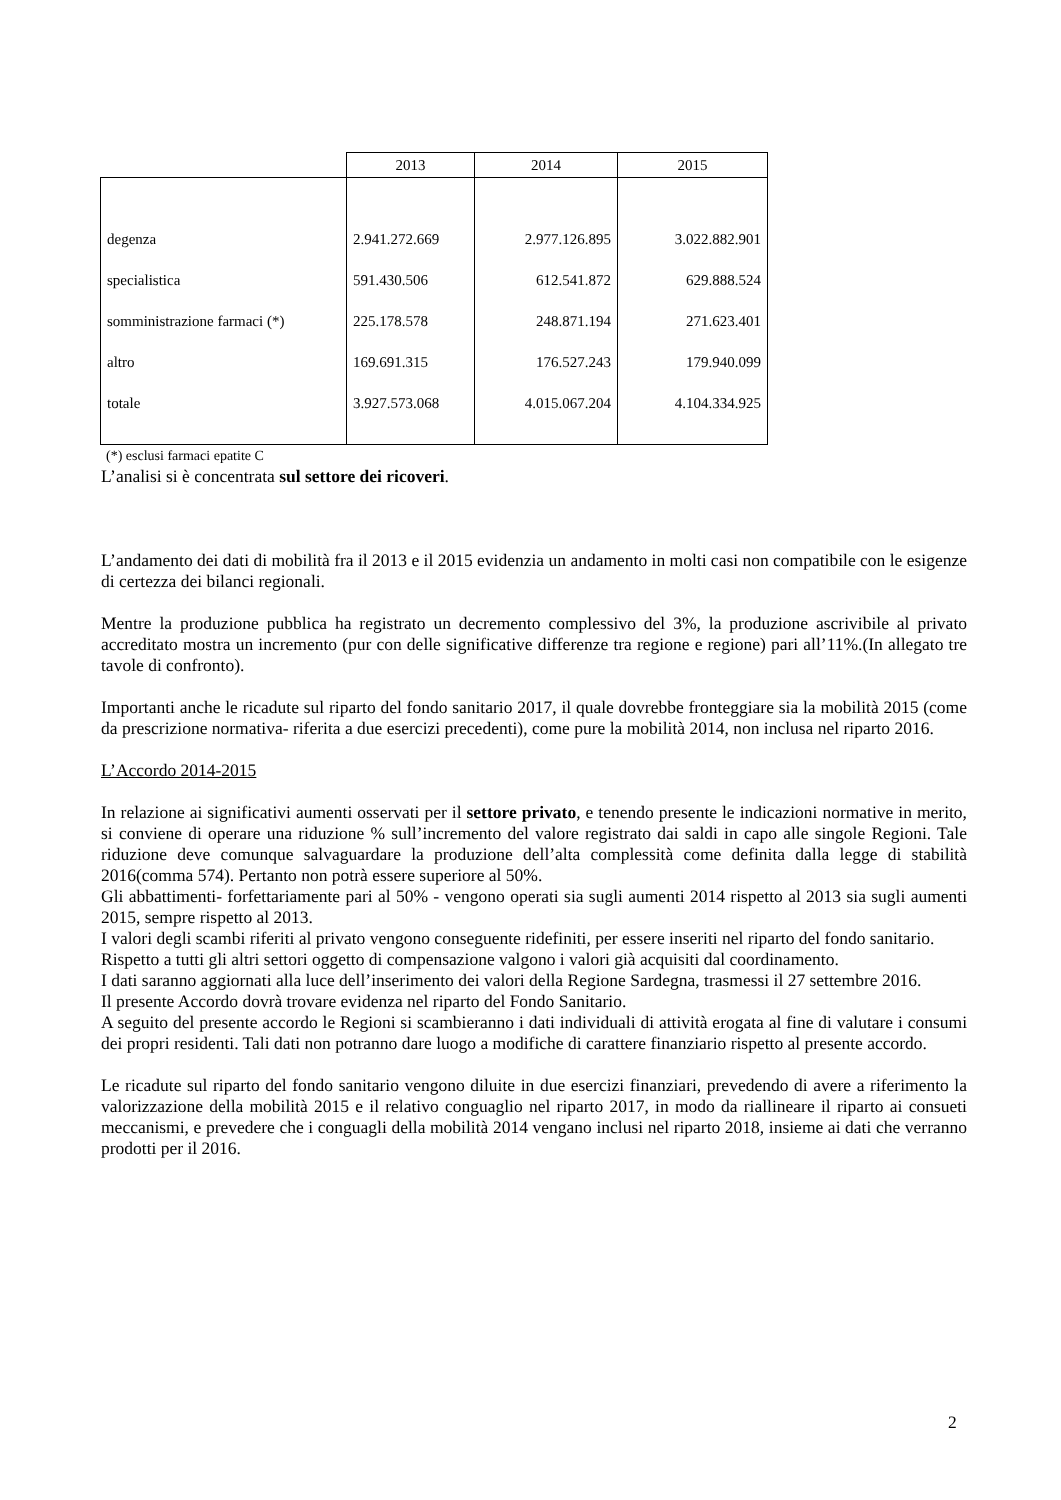| | 2013 | 2014 | 2015 |
| degenza | 2.941.272.669 | 2.977.126.895 | 3.022.882.901 |
| specialistica | 591.430.506 | 612.541.872 | 629.888.524 |
| somministrazione farmaci (*) | 225.178.578 | 248.871.194 | 271.623.401 |
| altro | 169.691.315 | 176.527.243 | 179.940.099 |
| totale | 3.927.573.068 | 4.015.067.204 | 4.104.334.925 |
(*) esclusi farmaci epatite C
L’analisi si è concentrata sul settore dei ricoveri.
L’andamento dei dati di mobilità fra il 2013 e il 2015 evidenzia un andamento in molti casi non compatibile con le esigenze di certezza dei bilanci regionali.
Mentre la produzione pubblica ha registrato un decremento complessivo del 3%, la produzione ascrivibile al privato accreditato mostra un incremento (pur con delle significative differenze tra regione e regione) pari all’11%.(In allegato tre tavole di confronto).
Importanti anche le ricadute sul riparto del fondo sanitario 2017, il quale dovrebbe fronteggiare sia la mobilità 2015 (come da prescrizione normativa- riferita a due esercizi precedenti), come pure la mobilità 2014, non inclusa nel riparto 2016.
L’Accordo 2014-2015
In relazione ai significativi aumenti osservati per il settore privato, e tenendo presente le indicazioni normative in merito, si conviene di operare una riduzione % sull’incremento del valore registrato dai saldi in capo alle singole Regioni. Tale riduzione deve comunque salvaguardare la produzione dell’alta complessità come definita dalla legge di stabilità 2016(comma 574). Pertanto non potrà essere superiore al 50%.
Gli abbattimenti- forfettariamente pari al 50% - vengono operati sia sugli aumenti 2014 rispetto al 2013 sia sugli aumenti 2015, sempre rispetto al 2013.
I valori degli scambi riferiti al privato vengono conseguente ridefiniti, per essere inseriti nel riparto del fondo sanitario.
Rispetto a tutti gli altri settori oggetto di compensazione valgono i valori già acquisiti dal coordinamento.
I dati saranno aggiornati alla luce dell’inserimento dei valori della Regione Sardegna, trasmessi il 27 settembre 2016.
Il presente Accordo dovrà trovare evidenza nel riparto del Fondo Sanitario.
A seguito del presente accordo le Regioni si scambieranno i dati individuali di attività erogata al fine di valutare i consumi dei propri residenti. Tali dati non potranno dare luogo a modifiche di carattere finanziario rispetto al presente accordo.
Le ricadute sul riparto del fondo sanitario vengono diluite in due esercizi finanziari, prevedendo di avere a riferimento la valorizzazione della mobilità 2015 e il relativo conguaglio nel riparto 2017, in modo da riallineare il riparto ai consueti meccanismi, e prevedere che i conguagli della mobilità 2014 vengano inclusi nel riparto 2018, insieme ai dati che verranno prodotti per il 2016.
2